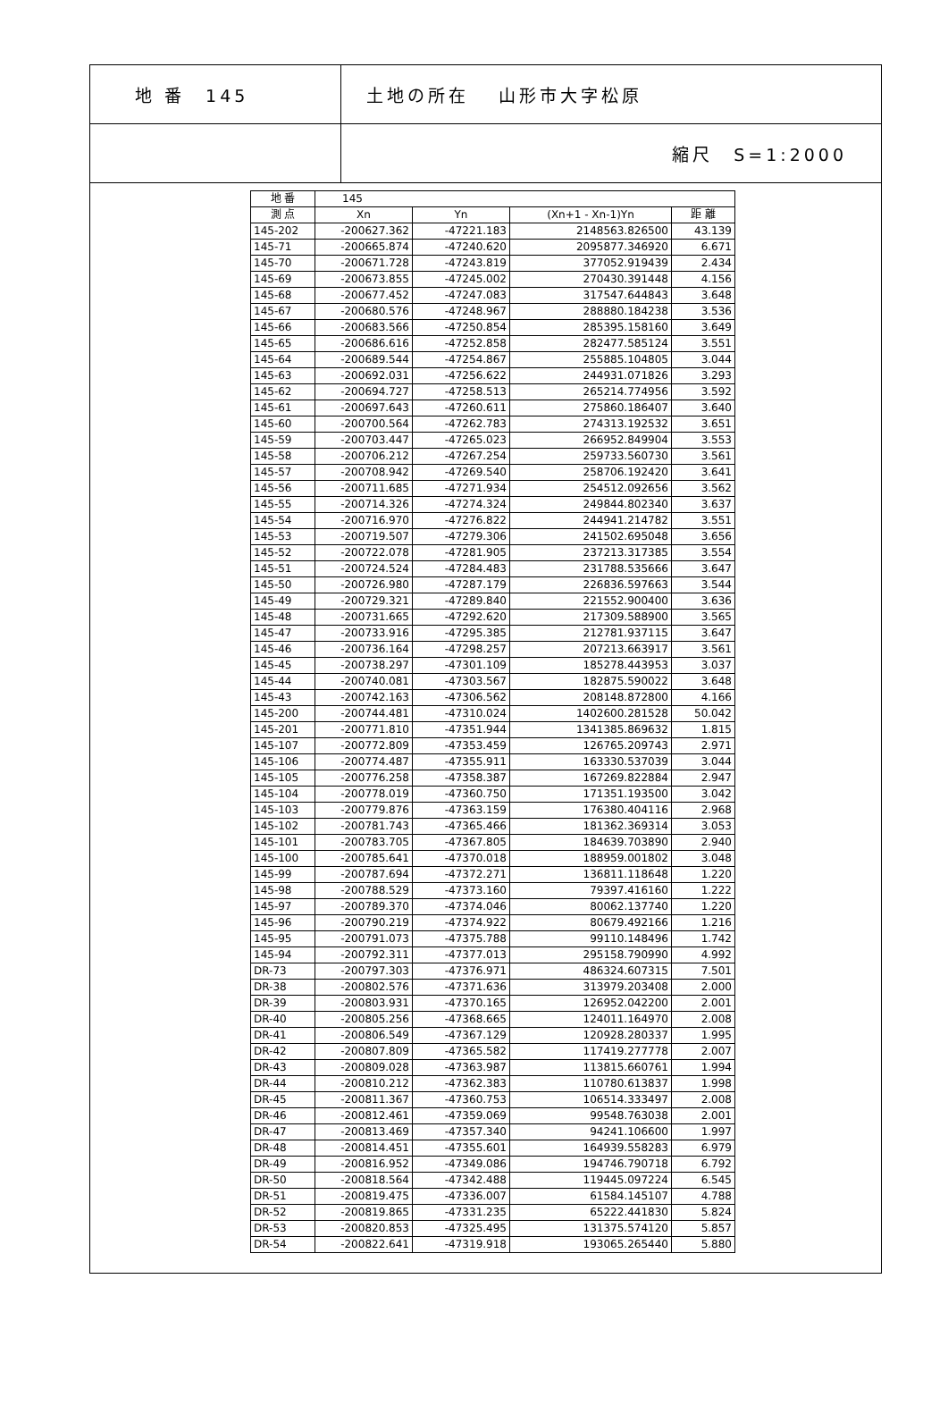地 番　145
土地の所在　 山形市大字松原
縮尺　S=1:2000
| 地 番 | 145 | | | |
| 測 点 | Xn | Yn | (Xn+1 - Xn-1)Yn | 距 離 |
| 145-202 | -200627.362 | -47221.183 | 2148563.826500 | 43.139 |
| 145-71 | -200665.874 | -47240.620 | 2095877.346920 | 6.671 |
| 145-70 | -200671.728 | -47243.819 | 377052.919439 | 2.434 |
| 145-69 | -200673.855 | -47245.002 | 270430.391448 | 4.156 |
| 145-68 | -200677.452 | -47247.083 | 317547.644843 | 3.648 |
| 145-67 | -200680.576 | -47248.967 | 288880.184238 | 3.536 |
| 145-66 | -200683.566 | -47250.854 | 285395.158160 | 3.649 |
| 145-65 | -200686.616 | -47252.858 | 282477.585124 | 3.551 |
| 145-64 | -200689.544 | -47254.867 | 255885.104805 | 3.044 |
| 145-63 | -200692.031 | -47256.622 | 244931.071826 | 3.293 |
| 145-62 | -200694.727 | -47258.513 | 265214.774956 | 3.592 |
| 145-61 | -200697.643 | -47260.611 | 275860.186407 | 3.640 |
| 145-60 | -200700.564 | -47262.783 | 274313.192532 | 3.651 |
| 145-59 | -200703.447 | -47265.023 | 266952.849904 | 3.553 |
| 145-58 | -200706.212 | -47267.254 | 259733.560730 | 3.561 |
| 145-57 | -200708.942 | -47269.540 | 258706.192420 | 3.641 |
| 145-56 | -200711.685 | -47271.934 | 254512.092656 | 3.562 |
| 145-55 | -200714.326 | -47274.324 | 249844.802340 | 3.637 |
| 145-54 | -200716.970 | -47276.822 | 244941.214782 | 3.551 |
| 145-53 | -200719.507 | -47279.306 | 241502.695048 | 3.656 |
| 145-52 | -200722.078 | -47281.905 | 237213.317385 | 3.554 |
| 145-51 | -200724.524 | -47284.483 | 231788.535666 | 3.647 |
| 145-50 | -200726.980 | -47287.179 | 226836.597663 | 3.544 |
| 145-49 | -200729.321 | -47289.840 | 221552.900400 | 3.636 |
| 145-48 | -200731.665 | -47292.620 | 217309.588900 | 3.565 |
| 145-47 | -200733.916 | -47295.385 | 212781.937115 | 3.647 |
| 145-46 | -200736.164 | -47298.257 | 207213.663917 | 3.561 |
| 145-45 | -200738.297 | -47301.109 | 185278.443953 | 3.037 |
| 145-44 | -200740.081 | -47303.567 | 182875.590022 | 3.648 |
| 145-43 | -200742.163 | -47306.562 | 208148.872800 | 4.166 |
| 145-200 | -200744.481 | -47310.024 | 1402600.281528 | 50.042 |
| 145-201 | -200771.810 | -47351.944 | 1341385.869632 | 1.815 |
| 145-107 | -200772.809 | -47353.459 | 126765.209743 | 2.971 |
| 145-106 | -200774.487 | -47355.911 | 163330.537039 | 3.044 |
| 145-105 | -200776.258 | -47358.387 | 167269.822884 | 2.947 |
| 145-104 | -200778.019 | -47360.750 | 171351.193500 | 3.042 |
| 145-103 | -200779.876 | -47363.159 | 176380.404116 | 2.968 |
| 145-102 | -200781.743 | -47365.466 | 181362.369314 | 3.053 |
| 145-101 | -200783.705 | -47367.805 | 184639.703890 | 2.940 |
| 145-100 | -200785.641 | -47370.018 | 188959.001802 | 3.048 |
| 145-99 | -200787.694 | -47372.271 | 136811.118648 | 1.220 |
| 145-98 | -200788.529 | -47373.160 | 79397.416160 | 1.222 |
| 145-97 | -200789.370 | -47374.046 | 80062.137740 | 1.220 |
| 145-96 | -200790.219 | -47374.922 | 80679.492166 | 1.216 |
| 145-95 | -200791.073 | -47375.788 | 99110.148496 | 1.742 |
| 145-94 | -200792.311 | -47377.013 | 295158.790990 | 4.992 |
| DR-73 | -200797.303 | -47376.971 | 486324.607315 | 7.501 |
| DR-38 | -200802.576 | -47371.636 | 313979.203408 | 2.000 |
| DR-39 | -200803.931 | -47370.165 | 126952.042200 | 2.001 |
| DR-40 | -200805.256 | -47368.665 | 124011.164970 | 2.008 |
| DR-41 | -200806.549 | -47367.129 | 120928.280337 | 1.995 |
| DR-42 | -200807.809 | -47365.582 | 117419.277778 | 2.007 |
| DR-43 | -200809.028 | -47363.987 | 113815.660761 | 1.994 |
| DR-44 | -200810.212 | -47362.383 | 110780.613837 | 1.998 |
| DR-45 | -200811.367 | -47360.753 | 106514.333497 | 2.008 |
| DR-46 | -200812.461 | -47359.069 | 99548.763038 | 2.001 |
| DR-47 | -200813.469 | -47357.340 | 94241.106600 | 1.997 |
| DR-48 | -200814.451 | -47355.601 | 164939.558283 | 6.979 |
| DR-49 | -200816.952 | -47349.086 | 194746.790718 | 6.792 |
| DR-50 | -200818.564 | -47342.488 | 119445.097224 | 6.545 |
| DR-51 | -200819.475 | -47336.007 | 61584.145107 | 4.788 |
| DR-52 | -200819.865 | -47331.235 | 65222.441830 | 5.824 |
| DR-53 | -200820.853 | -47325.495 | 131375.574120 | 5.857 |
| DR-54 | -200822.641 | -47319.918 | 193065.265440 | 5.880 |